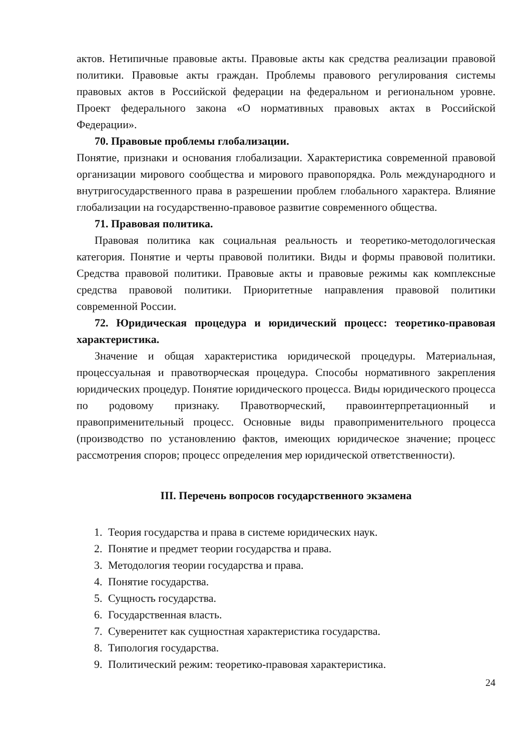актов. Нетипичные правовые акты. Правовые акты как средства реализации правовой политики. Правовые акты граждан. Проблемы правового регулирования системы правовых актов в Российской федерации на федеральном и региональном уровне. Проект федерального закона «О нормативных правовых актах в Российской Федерации».
70. Правовые проблемы глобализации.
Понятие, признаки и основания глобализации. Характеристика современной правовой организации мирового сообщества и мирового правопорядка. Роль международного и внутригосударственного права в разрешении проблем глобального характера. Влияние глобализации на государственно-правовое развитие современного общества.
71. Правовая политика.
Правовая политика как социальная реальность и теоретико-методологическая категория. Понятие и черты правовой политики. Виды и формы правовой политики. Средства правовой политики. Правовые акты и правовые режимы как комплексные средства правовой политики. Приоритетные направления правовой политики современной России.
72. Юридическая процедура и юридический процесс: теоретико-правовая характеристика.
Значение и общая характеристика юридической процедуры. Материальная, процессуальная и правотворческая процедура. Способы нормативного закрепления юридических процедур. Понятие юридического процесса. Виды юридического процесса по родовому признаку. Правотворческий, правоинтерпретационный и правоприменительный процесс. Основные виды правоприменительного процесса (производство по установлению фактов, имеющих юридическое значение; процесс рассмотрения споров; процесс определения мер юридической ответственности).
III. Перечень вопросов государственного экзамена
1. Теория государства и права в системе юридических наук.
2. Понятие и предмет теории государства и права.
3. Методология теории государства и права.
4. Понятие государства.
5. Сущность государства.
6. Государственная власть.
7. Суверенитет как сущностная характеристика государства.
8. Типология государства.
9. Политический режим: теоретико-правовая характеристика.
24